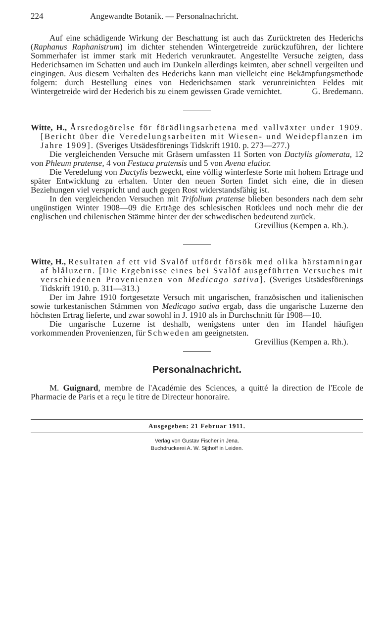224 Angewandte Botanik. — Personalnachricht.
Auf eine schädigende Wirkung der Beschattung ist auch das Zurücktreten des Hederichs (Raphanus Raphanistrum) im dichter stehenden Wintergetreide zurückzuführen, der lichtere Sommerhafer ist immer stark mit Hederich verunkrautet. Angestellte Versuche zeigten, dass Hederichsamen im Schatten und auch im Dunkeln allerdings keimten, aber schnell vergeilten und eingingen. Aus diesem Verhalten des Hederichs kann man vielleicht eine Bekämpfungsmethode folgern: durch Bestellung eines von Hederichsamen stark verunreinichten Feldes mit Wintergetreide wird der Hederich bis zu einem gewissen Grade vernichtet. G. Bredemann.
Witte, H., Årsredogörelse för förädlingsarbetena med vallväxter under 1909. [Bericht über die Veredelungsarbeiten mit Wiesen- und Weidepflanzen im Jahre 1909]. (Sveriges Utsädesförenings Tidskrift 1910. p. 273—277.)
Die vergleichenden Versuche mit Gräsern umfassten 11 Sorten von Dactylis glomerata, 12 von Phleum pratense, 4 von Festuca pratensis und 5 von Avena elatior.
Die Veredelung von Dactylis bezweckt, eine völlig winterfeste Sorte mit hohem Ertrage und später Entwicklung zu erhalten. Unter den neuen Sorten findet sich eine, die in diesen Beziehungen viel verspricht und auch gegen Rost widerstandsfähig ist.
In den vergleichenden Versuchen mit Trifolium pratense blieben besonders nach dem sehr ungünstigen Winter 1908—09 die Erträge des schlesischen Rotklees und noch mehr die der englischen und chilenischen Stämme hinter der der schwedischen bedeutend zurück.
Grevillius (Kempen a. Rh.).
Witte, H., Resultaten af ett vid Svalöf utfördt försök med olika härstamningar af blåluzern. [Die Ergebnisse eines bei Svalöf ausgeführten Versuches mit verschiedenen Provenienzen von Medicago sativa]. (Sveriges Utsädesförenings Tidskrift 1910. p. 311—313.)
Der im Jahre 1910 fortgesetzte Versuch mit ungarischen, französischen und italienischen sowie turkestanischen Stämmen von Medicago sativa ergab, dass die ungarische Luzerne den höchsten Ertrag lieferte, und zwar sowohl in J. 1910 als in Durchschnitt für 1908—10.
Die ungarische Luzerne ist deshalb, wenigstens unter den im Handel häufigen vorkommenden Provenienzen, für Schweden am geeignetsten. Grevillius (Kempen a. Rh.).
Personalnachricht.
M. Guignard, membre de l'Académie des Sciences, a quitté la direction de l'Ecole de Pharmacie de Paris et a reçu le titre de Directeur honoraire.
Ausgegeben: 21 Februar 1911.
Verlag von Gustav Fischer in Jena.
Buchdruckerei A. W. Sijthoff in Leiden.